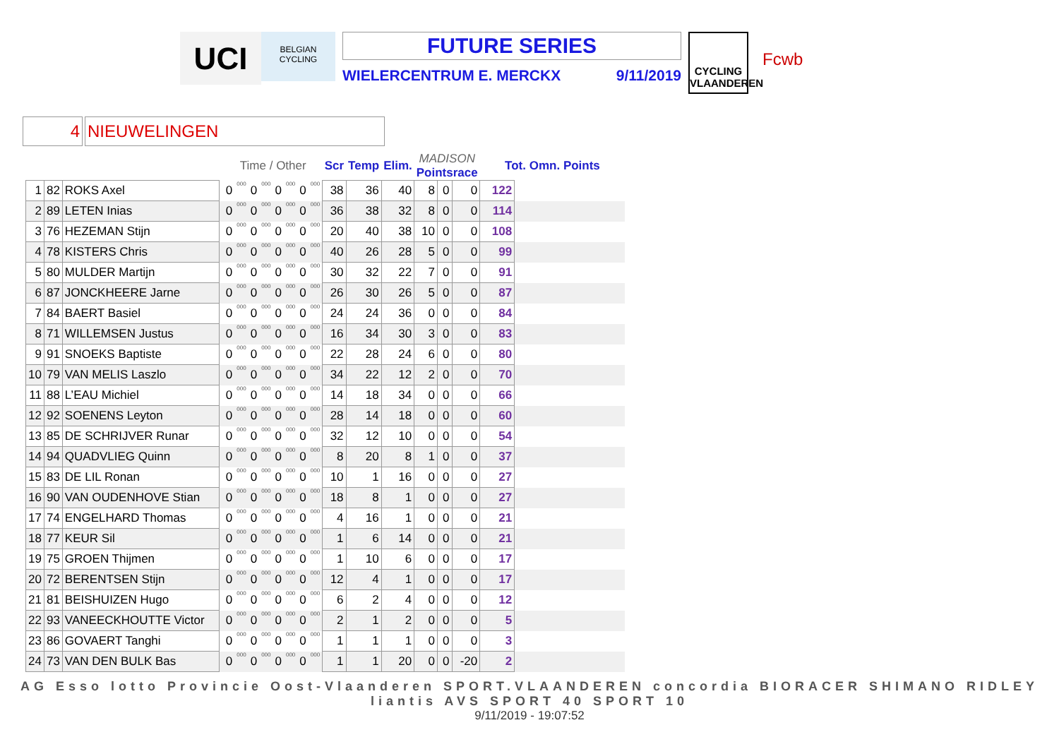UCI
BELGIAN CYCLING
FUTURE SERIES
WIELERCENTRUM E. MERCKX 9/11/2019
CYCLING VLAANDEREN
Fcwb
4 NIEUWELINGEN
| | | | | Time / Other | | | | | | | | Scr | Temp | Elim. | MADISON Pointsrace | | | Tot. Omn. Points | |
| --- | --- | --- | --- | --- | --- | --- | --- | --- | --- | --- | --- | --- | --- | --- | --- | --- | --- | --- | --- |
| 1 | 82 | ROKS Axel | | 0 | 000 | 0 | 000 | 0 | 000 | 0 | 000 | 38 | 36 | 40 | 8 | 0 | 0 | 122 | |
| 2 | 89 | LETEN Inias | | 0 | 000 | 0 | 000 | 0 | 000 | 0 | 000 | 36 | 38 | 32 | 8 | 0 | 0 | 114 | |
| 3 | 76 | HEZEMAN Stijn | | 0 | 000 | 0 | 000 | 0 | 000 | 0 | 000 | 20 | 40 | 38 | 10 | 0 | 0 | 108 | |
| 4 | 78 | KISTERS Chris | | 0 | 000 | 0 | 000 | 0 | 000 | 0 | 000 | 40 | 26 | 28 | 5 | 0 | 0 | 99 | |
| 5 | 80 | MULDER Martijn | | 0 | 000 | 0 | 000 | 0 | 000 | 0 | 000 | 30 | 32 | 22 | 7 | 0 | 0 | 91 | |
| 6 | 87 | JONCKHEERE Jarne | | 0 | 000 | 0 | 000 | 0 | 000 | 0 | 000 | 26 | 30 | 26 | 5 | 0 | 0 | 87 | |
| 7 | 84 | BAERT Basiel | | 0 | 000 | 0 | 000 | 0 | 000 | 0 | 000 | 24 | 24 | 36 | 0 | 0 | 0 | 84 | |
| 8 | 71 | WILLEMSEN Justus | | 0 | 000 | 0 | 000 | 0 | 000 | 0 | 000 | 16 | 34 | 30 | 3 | 0 | 0 | 83 | |
| 9 | 91 | SNOEKS Baptiste | | 0 | 000 | 0 | 000 | 0 | 000 | 0 | 000 | 22 | 28 | 24 | 6 | 0 | 0 | 80 | |
| 10 | 79 | VAN MELIS Laszlo | | 0 | 000 | 0 | 000 | 0 | 000 | 0 | 000 | 34 | 22 | 12 | 2 | 0 | 0 | 70 | |
| 11 | 88 | L’EAU Michiel | | 0 | 000 | 0 | 000 | 0 | 000 | 0 | 000 | 14 | 18 | 34 | 0 | 0 | 0 | 66 | |
| 12 | 92 | SOENENS Leyton | | 0 | 000 | 0 | 000 | 0 | 000 | 0 | 000 | 28 | 14 | 18 | 0 | 0 | 0 | 60 | |
| 13 | 85 | DE SCHRIJVER Runar | | 0 | 000 | 0 | 000 | 0 | 000 | 0 | 000 | 32 | 12 | 10 | 0 | 0 | 0 | 54 | |
| 14 | 94 | QUADVLIEG Quinn | | 0 | 000 | 0 | 000 | 0 | 000 | 0 | 000 | 8 | 20 | 8 | 1 | 0 | 0 | 37 | |
| 15 | 83 | DE LIL Ronan | | 0 | 000 | 0 | 000 | 0 | 000 | 0 | 000 | 10 | 1 | 16 | 0 | 0 | 0 | 27 | |
| 16 | 90 | VAN OUDENHOVE Stian | | 0 | 000 | 0 | 000 | 0 | 000 | 0 | 000 | 18 | 8 | 1 | 0 | 0 | 0 | 27 | |
| 17 | 74 | ENGELHARD Thomas | | 0 | 000 | 0 | 000 | 0 | 000 | 0 | 000 | 4 | 16 | 1 | 0 | 0 | 0 | 21 | |
| 18 | 77 | KEUR Sil | | 0 | 000 | 0 | 000 | 0 | 000 | 0 | 000 | 1 | 6 | 14 | 0 | 0 | 0 | 21 | |
| 19 | 75 | GROEN Thijmen | | 0 | 000 | 0 | 000 | 0 | 000 | 0 | 000 | 1 | 10 | 6 | 0 | 0 | 0 | 17 | |
| 20 | 72 | BERENTSEN Stijn | | 0 | 000 | 0 | 000 | 0 | 000 | 0 | 000 | 12 | 4 | 1 | 0 | 0 | 0 | 17 | |
| 21 | 81 | BEISHUIZEN Hugo | | 0 | 000 | 0 | 000 | 0 | 000 | 0 | 000 | 6 | 2 | 4 | 0 | 0 | 0 | 12 | |
| 22 | 93 | VANEECKHOUTTE Victor | | 0 | 000 | 0 | 000 | 0 | 000 | 0 | 000 | 2 | 1 | 2 | 0 | 0 | 0 | 5 | |
| 23 | 86 | GOVAERT Tanghi | | 0 | 000 | 0 | 000 | 0 | 000 | 0 | 000 | 1 | 1 | 1 | 0 | 0 | 0 | 3 | |
| 24 | 73 | VAN DEN BULK Bas | | 0 | 000 | 0 | 000 | 0 | 000 | 0 | 000 | 1 | 1 | 20 | 0 | 0 | -20 | 2 | |
AG Esso lotto Provincie Oost-Vlaanderen SPORT.VLAANDEREN concordia BIORACER SHIMANO RIDLEY liantis AVS SPORT 40 SPORT 10
9/11/2019 - 19:07:52